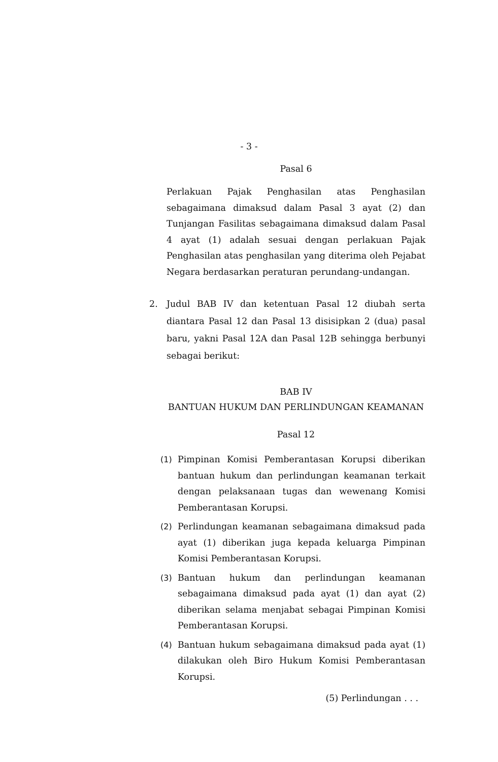- 3 -
Pasal 6
Perlakuan Pajak Penghasilan atas Penghasilan sebagaimana dimaksud dalam Pasal 3 ayat (2) dan Tunjangan Fasilitas sebagaimana dimaksud dalam Pasal 4 ayat (1) adalah sesuai dengan perlakuan Pajak Penghasilan atas penghasilan yang diterima oleh Pejabat Negara berdasarkan peraturan perundang-undangan.
2. Judul BAB IV dan ketentuan Pasal 12 diubah serta diantara Pasal 12 dan Pasal 13 disisipkan 2 (dua) pasal baru, yakni Pasal 12A dan Pasal 12B sehingga berbunyi sebagai berikut:
BAB IV
BANTUAN HUKUM DAN PERLINDUNGAN KEAMANAN
Pasal 12
(1) Pimpinan Komisi Pemberantasan Korupsi diberikan bantuan hukum dan perlindungan keamanan terkait dengan pelaksanaan tugas dan wewenang Komisi Pemberantasan Korupsi.
(2) Perlindungan keamanan sebagaimana dimaksud pada ayat (1) diberikan juga kepada keluarga Pimpinan Komisi Pemberantasan Korupsi.
(3) Bantuan hukum dan perlindungan keamanan sebagaimana dimaksud pada ayat (1) dan ayat (2) diberikan selama menjabat sebagai Pimpinan Komisi Pemberantasan Korupsi.
(4) Bantuan hukum sebagaimana dimaksud pada ayat (1) dilakukan oleh Biro Hukum Komisi Pemberantasan Korupsi.
(5) Perlindungan . . .